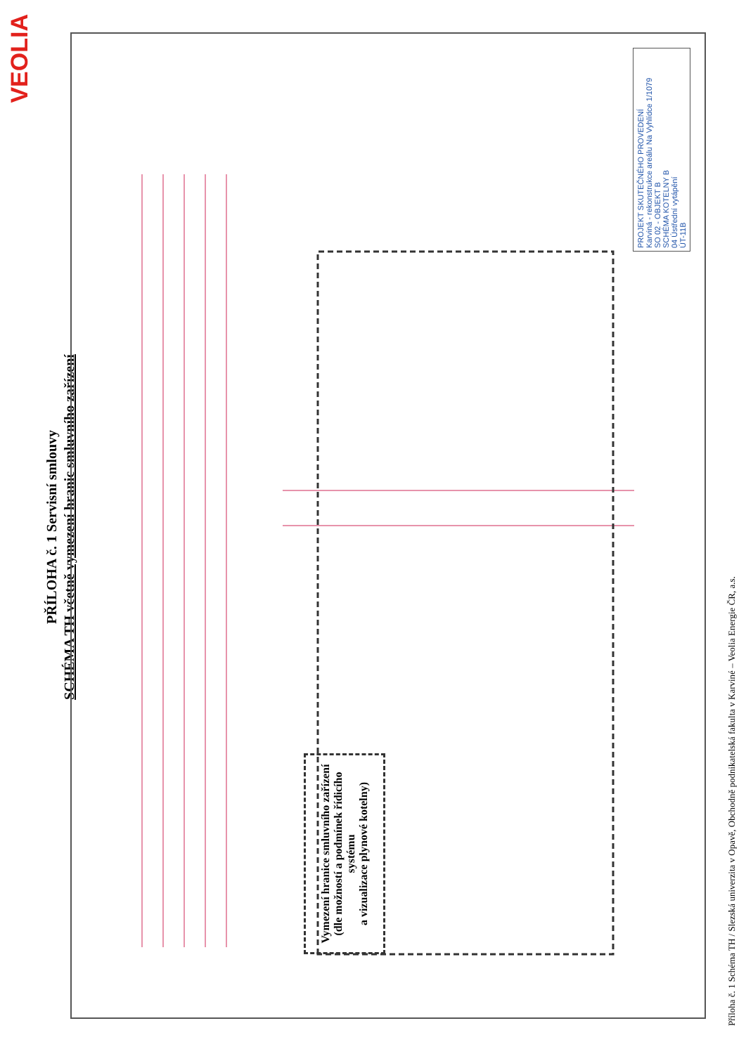VEOLIA
PŘÍLOHA č. 1 Servisní smlouvy
SCHÉMA TH včetně vymezení hranic smluvního zařízení
Vymezení hranice smluvního zařízení
(dle možností a podmínek řídicího systému
a vizualizace plynové kotelny)
PROJEKT SKUTEČNÉHO PROVEDENÍ
Karviná - rekonstrukce areálu Na Vyhlídce 1/1079
SO 02 - OBJEKT B
SCHÉMA KOTELNY B
04 Ústřední vytápění
ÚT-11B
Příloha č. 1 Schéma TH / Slezská univerzita v Opavě, Obchodně podnikatelská fakulta v Karviné – Veolia Energie ČR, a.s.